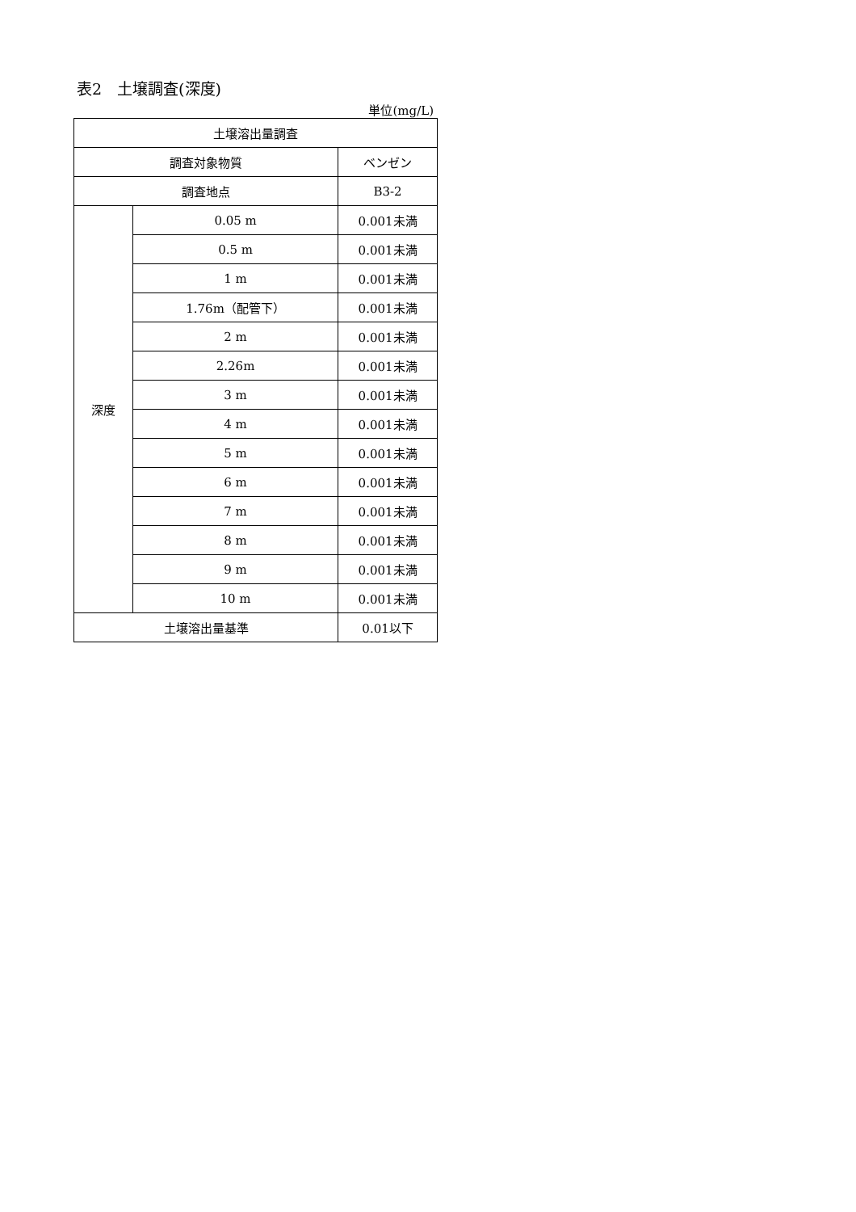表2　土壌調査(深度)
単位(mg/L)
| 土壌溶出量調査 | | |
| 調査対象物質 | | ベンゼン |
| 調査地点 | | B3-2 |
| 深度 | 0.05 m | 0.001未満 |
| | 0.5 m | 0.001未満 |
| | 1 m | 0.001未満 |
| | 1.76m（配管下） | 0.001未満 |
| | 2 m | 0.001未満 |
| | 2.26m | 0.001未満 |
| | 3 m | 0.001未満 |
| | 4 m | 0.001未満 |
| | 5 m | 0.001未満 |
| | 6 m | 0.001未満 |
| | 7 m | 0.001未満 |
| | 8 m | 0.001未満 |
| | 9 m | 0.001未満 |
| | 10 m | 0.001未満 |
| 土壌溶出量基準 | | 0.01以下 |